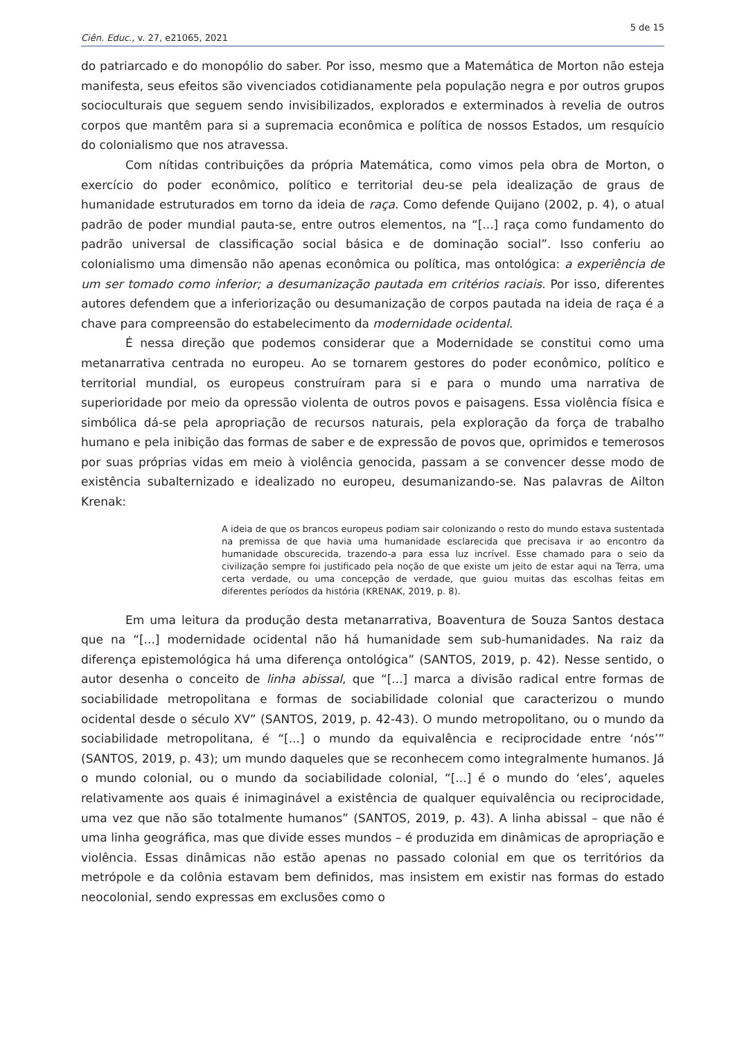5 de 15
Ciên. Educ., v. 27, e21065, 2021
do patriarcado e do monopólio do saber. Por isso, mesmo que a Matemática de Morton não esteja manifesta, seus efeitos são vivenciados cotidianamente pela população negra e por outros grupos socioculturais que seguem sendo invisibilizados, explorados e exterminados à revelia de outros corpos que mantêm para si a supremacia econômica e política de nossos Estados, um resquício do colonialismo que nos atravessa.
Com nítidas contribuições da própria Matemática, como vimos pela obra de Morton, o exercício do poder econômico, político e territorial deu-se pela idealização de graus de humanidade estruturados em torno da ideia de raça. Como defende Quijano (2002, p. 4), o atual padrão de poder mundial pauta-se, entre outros elementos, na “[...] raça como fundamento do padrão universal de classificação social básica e de dominação social”. Isso conferiu ao colonialismo uma dimensão não apenas econômica ou política, mas ontológica: a experiência de um ser tomado como inferior; a desumanização pautada em critérios raciais. Por isso, diferentes autores defendem que a inferiorização ou desumanização de corpos pautada na ideia de raça é a chave para compreensão do estabelecimento da modernidade ocidental.
É nessa direção que podemos considerar que a Modernidade se constitui como uma metanarrativa centrada no europeu. Ao se tornarem gestores do poder econômico, político e territorial mundial, os europeus construíram para si e para o mundo uma narrativa de superioridade por meio da opressão violenta de outros povos e paisagens. Essa violência física e simbólica dá-se pela apropriação de recursos naturais, pela exploração da força de trabalho humano e pela inibição das formas de saber e de expressão de povos que, oprimidos e temerosos por suas próprias vidas em meio à violência genocida, passam a se convencer desse modo de existência subalternizado e idealizado no europeu, desumanizando-se. Nas palavras de Ailton Krenak:
A ideia de que os brancos europeus podiam sair colonizando o resto do mundo estava sustentada na premissa de que havia uma humanidade esclarecida que precisava ir ao encontro da humanidade obscurecida, trazendo-a para essa luz incrível. Esse chamado para o seio da civilização sempre foi justificado pela noção de que existe um jeito de estar aqui na Terra, uma certa verdade, ou uma concepção de verdade, que guiou muitas das escolhas feitas em diferentes períodos da história (KRENAK, 2019, p. 8).
Em uma leitura da produção desta metanarrativa, Boaventura de Souza Santos destaca que na “[...] modernidade ocidental não há humanidade sem sub-humanidades. Na raiz da diferença epistemológica há uma diferença ontológica” (SANTOS, 2019, p. 42). Nesse sentido, o autor desenha o conceito de linha abissal, que “[...] marca a divisão radical entre formas de sociabilidade metropolitana e formas de sociabilidade colonial que caracterizou o mundo ocidental desde o século XV” (SANTOS, 2019, p. 42-43). O mundo metropolitano, ou o mundo da sociabilidade metropolitana, é “[...] o mundo da equivalência e reciprocidade entre ‘nós’” (SANTOS, 2019, p. 43); um mundo daqueles que se reconhecem como integralmente humanos. Já o mundo colonial, ou o mundo da sociabilidade colonial, “[...] é o mundo do ‘eles’, aqueles relativamente aos quais é inimaginável a existência de qualquer equivalência ou reciprocidade, uma vez que não são totalmente humanos” (SANTOS, 2019, p. 43). A linha abissal – que não é uma linha geográfica, mas que divide esses mundos – é produzida em dinâmicas de apropriação e violência. Essas dinâmicas não estão apenas no passado colonial em que os territórios da metrópole e da colônia estavam bem definidos, mas insistem em existir nas formas do estado neocolonial, sendo expressas em exclusões como o